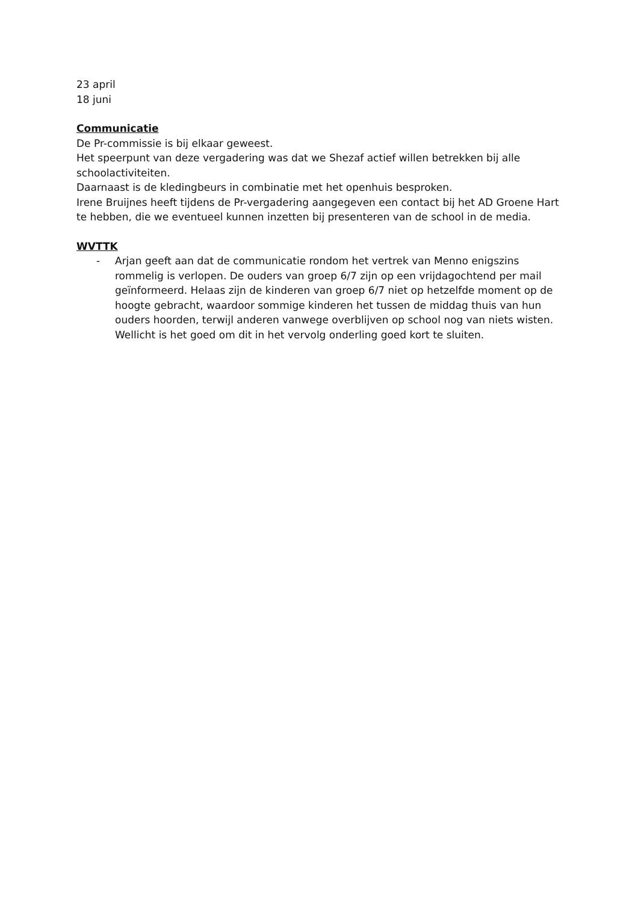23 april
18 juni
Communicatie
De Pr-commissie is bij elkaar geweest.
Het speerpunt van deze vergadering was dat we Shezaf actief willen betrekken bij alle schoolactiviteiten.
Daarnaast is de kledingbeurs in combinatie met het openhuis besproken.
Irene Bruijnes heeft tijdens de Pr-vergadering aangegeven een contact bij het AD Groene Hart te hebben, die we eventueel kunnen inzetten bij presenteren van de school in de media.
WVTTK
- Arjan geeft aan dat de communicatie rondom het vertrek van Menno enigszins rommelig is verlopen. De ouders van groep 6/7 zijn op een vrijdagochtend per mail geïnformeerd. Helaas zijn de kinderen van groep 6/7 niet op hetzelfde moment op de hoogte gebracht, waardoor sommige kinderen het tussen de middag thuis van hun ouders hoorden, terwijl anderen vanwege overblijven op school nog van niets wisten. Wellicht is het goed om dit in het vervolg onderling goed kort te sluiten.